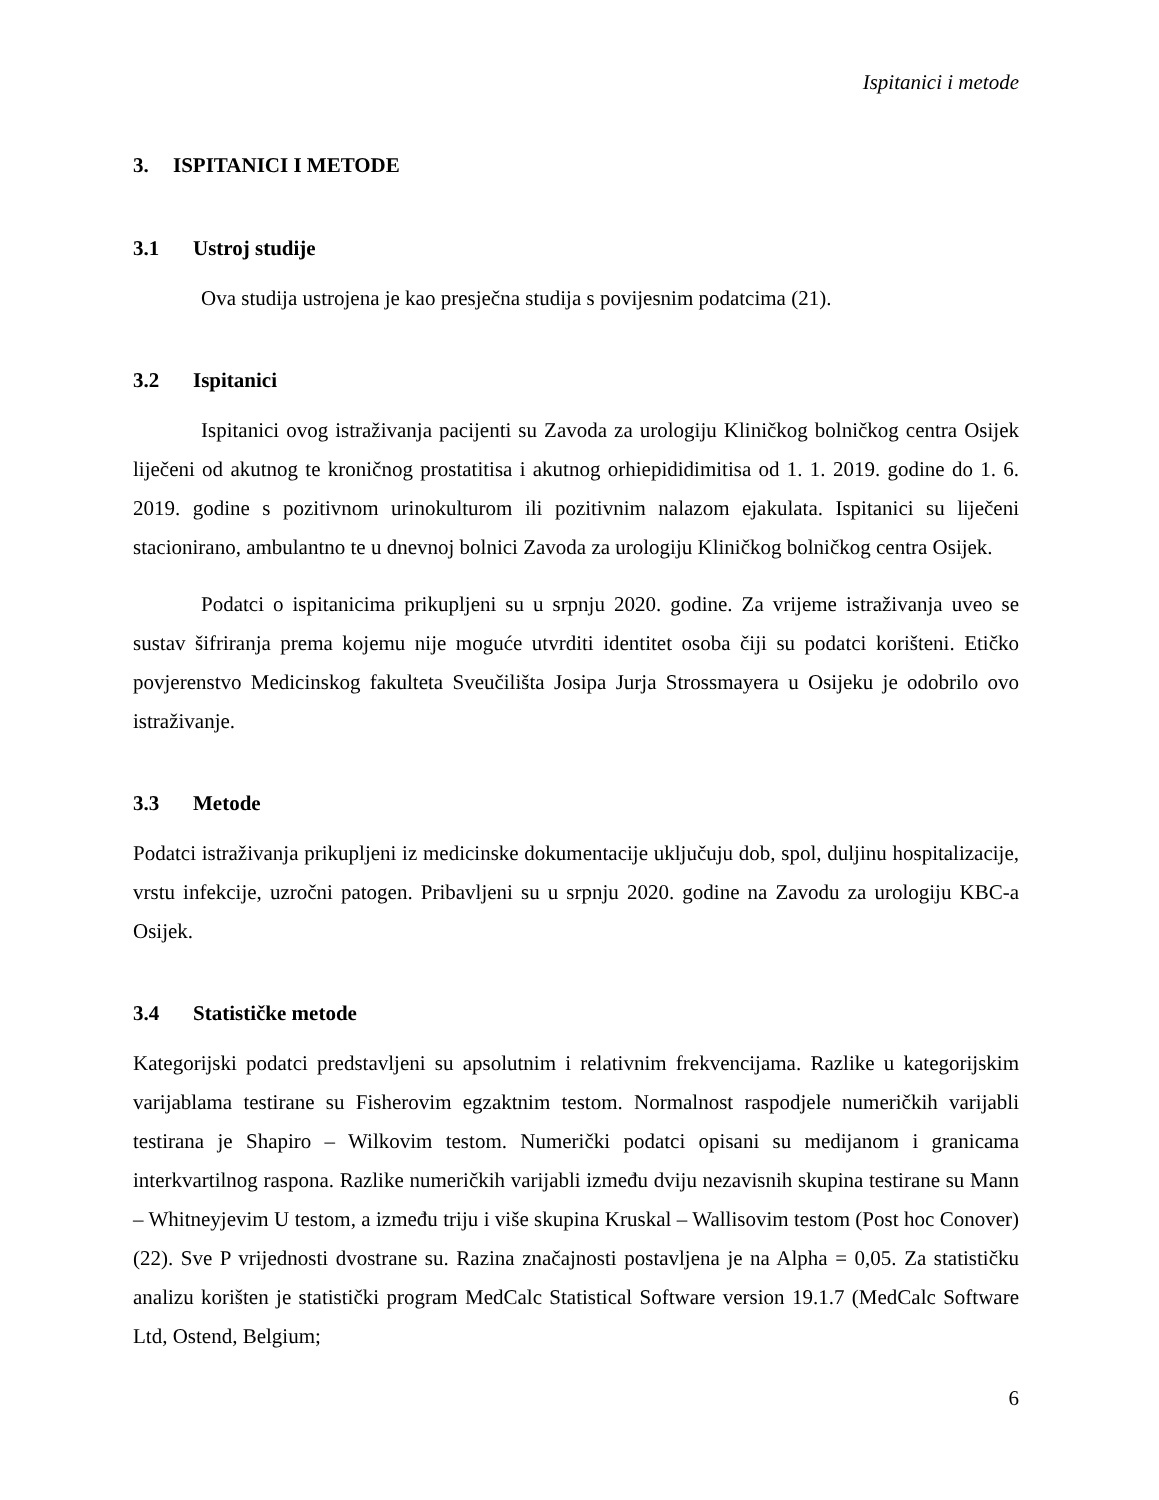Ispitanici i metode
3. ISPITANICI I METODE
3.1 Ustroj studije
Ova studija ustrojena je kao presječna studija s povijesnim podatcima (21).
3.2 Ispitanici
Ispitanici ovog istraživanja pacijenti su Zavoda za urologiju Kliničkog bolničkog centra Osijek liječeni od akutnog te kroničnog prostatitisa i akutnog orhiepididimitisa od 1. 1. 2019. godine do 1. 6. 2019. godine s pozitivnom urinokulturom ili pozitivnim nalazom ejakulata. Ispitanici su liječeni stacionirano, ambulantno te u dnevnoj bolnici Zavoda za urologiju Kliničkog bolničkog centra Osijek.
Podatci o ispitanicima prikupljeni su u srpnju 2020. godine. Za vrijeme istraživanja uveo se sustav šifriranja prema kojemu nije moguće utvrditi identitet osoba čiji su podatci korišteni. Etičko povjerenstvo Medicinskog fakulteta Sveučilišta Josipa Jurja Strossmayera u Osijeku je odobrilo ovo istraživanje.
3.3 Metode
Podatci istraživanja prikupljeni iz medicinske dokumentacije uključuju dob, spol, duljinu hospitalizacije, vrstu infekcije, uzročni patogen. Pribavljeni su u srpnju 2020. godine na Zavodu za urologiju KBC-a Osijek.
3.4 Statističke metode
Kategorijski podatci predstavljeni su apsolutnim i relativnim frekvencijama. Razlike u kategorijskim varijablama testirane su Fisherovim egzaktnim testom. Normalnost raspodjele numeričkih varijabli testirana je Shapiro – Wilkovim testom. Numerički podatci opisani su medijanom i granicama interkvartilnog raspona. Razlike numeričkih varijabli između dviju nezavisnih skupina testirane su Mann – Whitneyjevim U testom, a između triju i više skupina Kruskal – Wallisovim testom (Post hoc Conover) (22). Sve P vrijednosti dvostrane su. Razina značajnosti postavljena je na Alpha = 0,05. Za statističku analizu korišten je statistički program MedCalc Statistical Software version 19.1.7 (MedCalc Software Ltd, Ostend, Belgium;
6